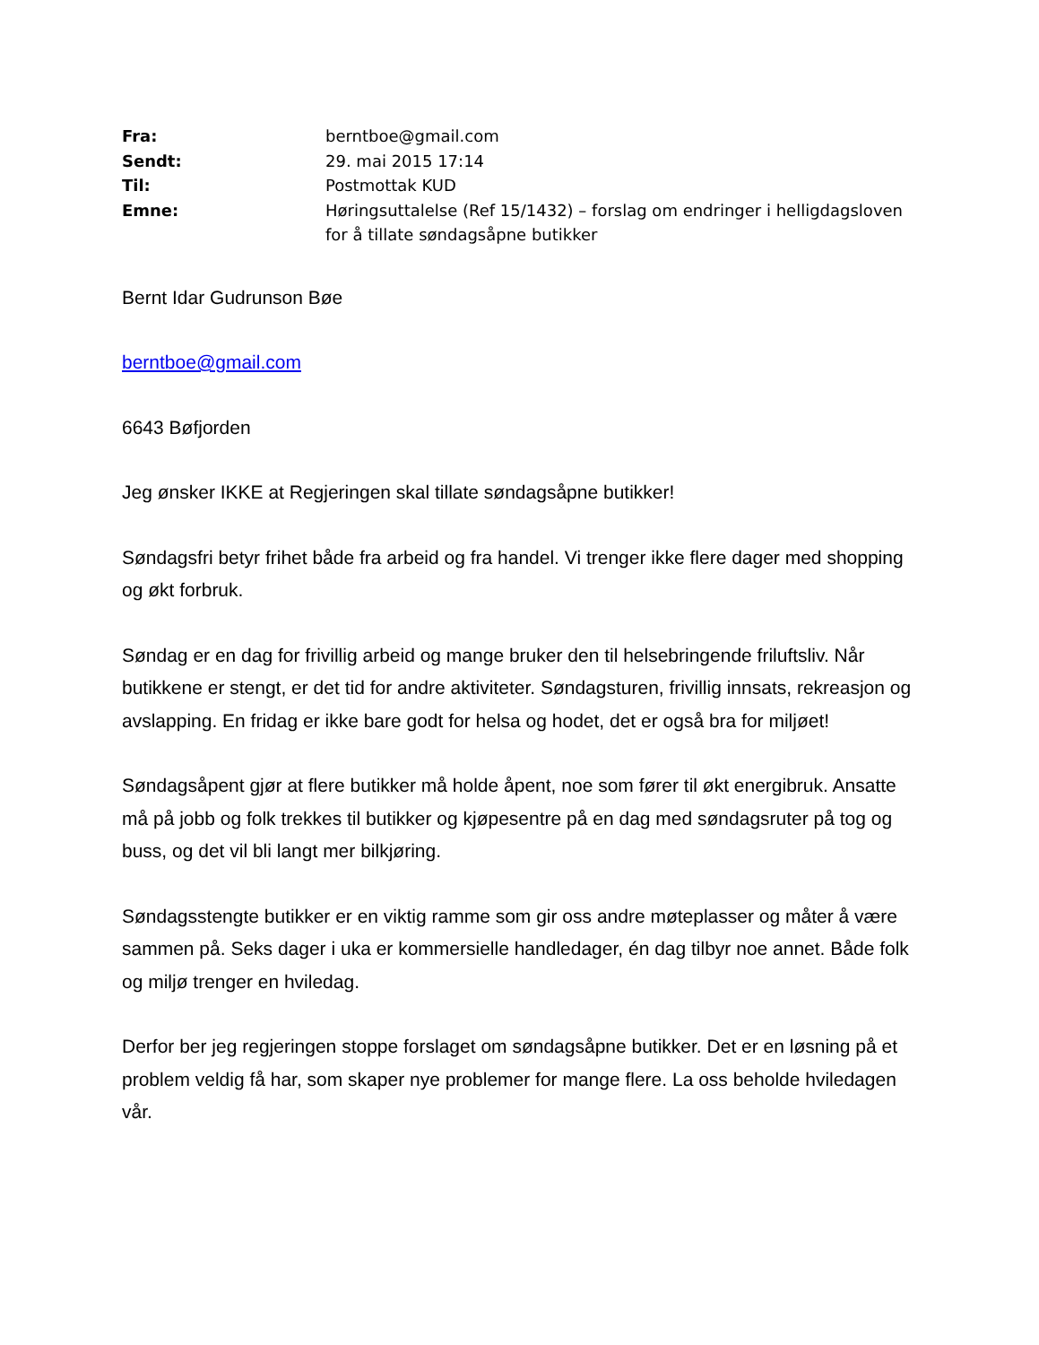| Fra: | berntboe@gmail.com |
| Sendt: | 29. mai 2015 17:14 |
| Til: | Postmottak KUD |
| Emne: | Høringsuttalelse (Ref 15/1432) – forslag om endringer i helligdagsloven for å tillate søndagsåpne butikker |
Bernt Idar Gudrunson Bøe
berntboe@gmail.com
6643 Bøfjorden
Jeg ønsker IKKE at Regjeringen skal tillate søndagsåpne butikker!
Søndagsfri betyr frihet både fra arbeid og fra handel. Vi trenger ikke flere dager med shopping og økt forbruk.
Søndag er en dag for frivillig arbeid og mange bruker den til helsebringende friluftsliv. Når butikkene er stengt, er det tid for andre aktiviteter. Søndagsturen, frivillig innsats, rekreasjon og avslapping. En fridag er ikke bare godt for helsa og hodet, det er også bra for miljøet!
Søndagsåpent gjør at flere butikker må holde åpent, noe som fører til økt energibruk. Ansatte må på jobb og folk trekkes til butikker og kjøpesentre på en dag med søndagsruter på tog og buss, og det vil bli langt mer bilkjøring.
Søndagsstengte butikker er en viktig ramme som gir oss andre møteplasser og måter å være sammen på. Seks dager i uka er kommersielle handledager, én dag tilbyr noe annet. Både folk og miljø trenger en hviledag.
Derfor ber jeg regjeringen stoppe forslaget om søndagsåpne butikker. Det er en løsning på et problem veldig få har, som skaper nye problemer for mange flere. La oss beholde hviledagen vår.